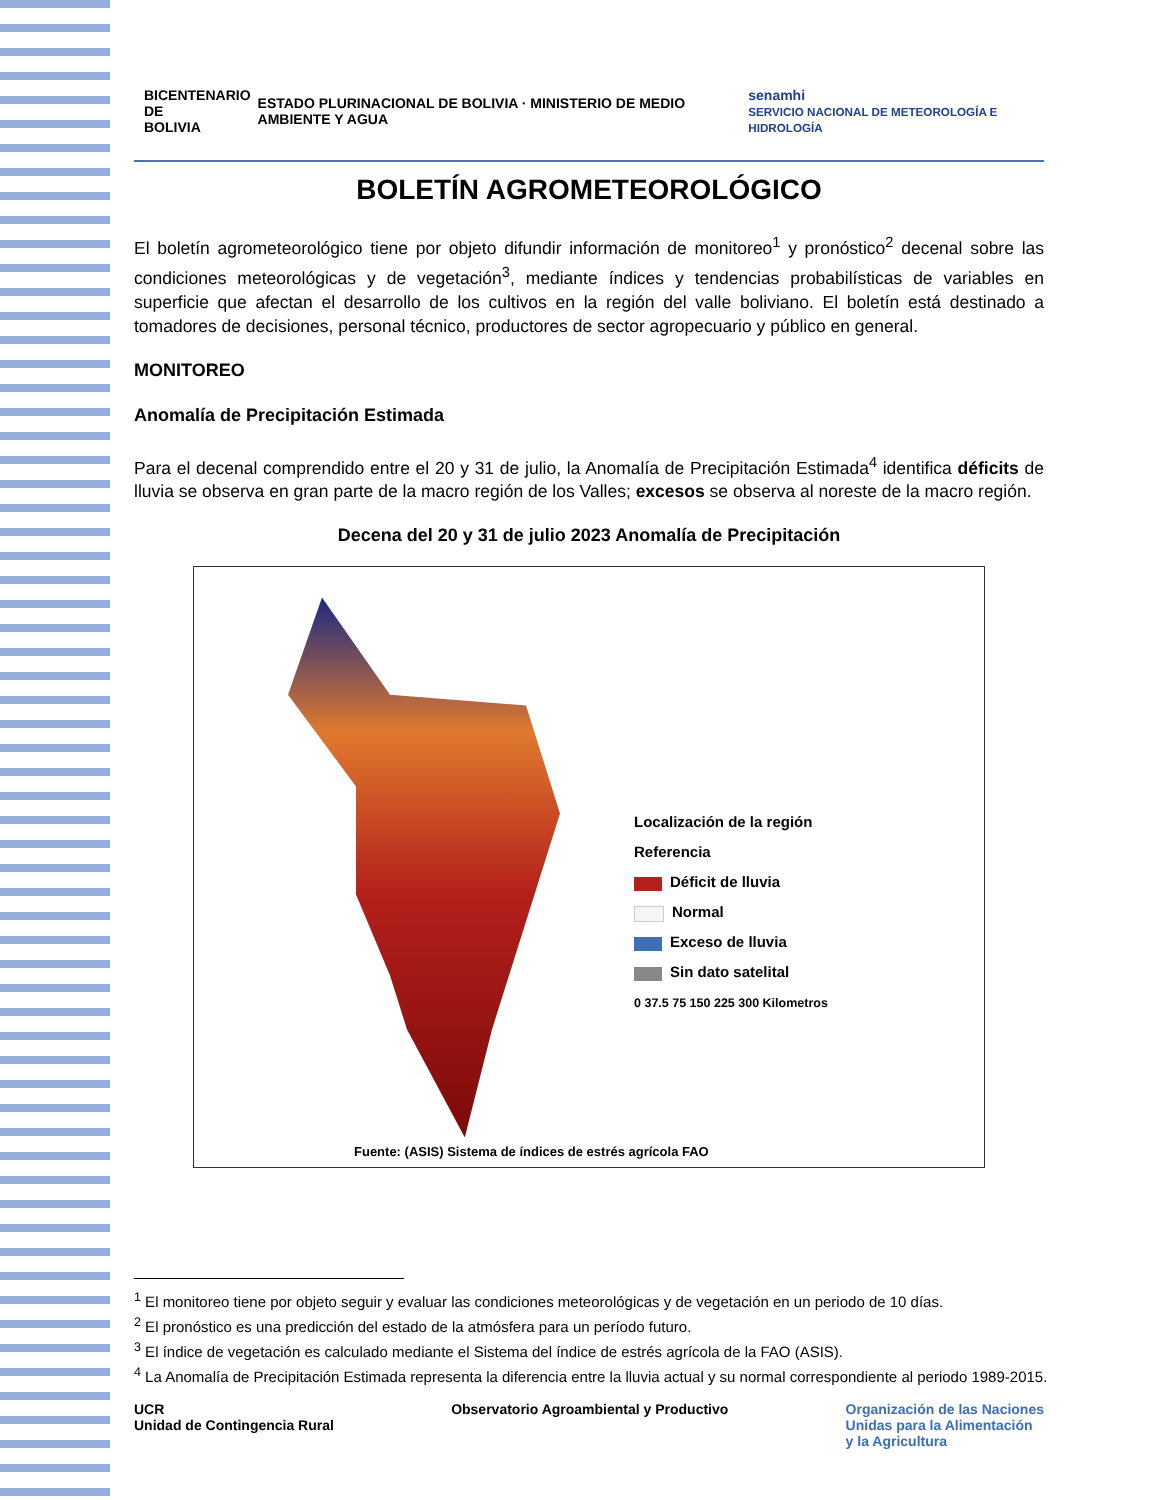BICENTENARIO DE
BOLIVIA
ESTADO PLURINACIONAL DE BOLIVIA · MINISTERIO DE MEDIO AMBIENTE Y AGUA
senamhi
SERVICIO NACIONAL DE METEOROLOGÍA E HIDROLOGÍA
BOLETÍN AGROMETEOROLÓGICO
El boletín agrometeorológico tiene por objeto difundir información de monitoreo<sup>1</sup> y pronóstico<sup>2</sup> decenal sobre las condiciones meteorológicas y de vegetación<sup>3</sup>, mediante índices y tendencias probabilísticas de variables en superficie que afectan el desarrollo de los cultivos en la región del valle boliviano. El boletín está destinado a tomadores de decisiones, personal técnico, productores de sector agropecuario y público en general.
MONITOREO
Anomalía de Precipitación Estimada
Para el decenal comprendido entre el 20 y 31 de julio, la Anomalía de Precipitación Estimada<sup>4</sup> identifica déficits de lluvia se observa en gran parte de la macro región de los Valles; excesos se observa al noreste de la macro región.
Decena del 20 y 31 de julio 2023 Anomalía de Precipitación
Localización de la región
Referencia
Déficit de lluvia
Normal
Exceso de lluvia
Sin dato satelital
0 37.5 75 150 225 300 Kilometros
Fuente: (ASIS) Sistema de índices de estrés agrícola FAO
<sup>1</sup> El monitoreo tiene por objeto seguir y evaluar las condiciones meteorológicas y de vegetación en un periodo de 10 días.
<sup>2</sup> El pronóstico es una predicción del estado de la atmósfera para un período futuro.
<sup>3</sup> El índice de vegetación es calculado mediante el Sistema del índice de estrés agrícola de la FAO (ASIS).
<sup>4</sup> La Anomalía de Precipitación Estimada representa la diferencia entre la lluvia actual y su normal correspondiente al periodo 1989-2015.
UCR
Unidad de Contingencia Rural
Observatorio Agroambiental y Productivo
Organización de las Naciones
Unidas para la Alimentación
y la Agricultura